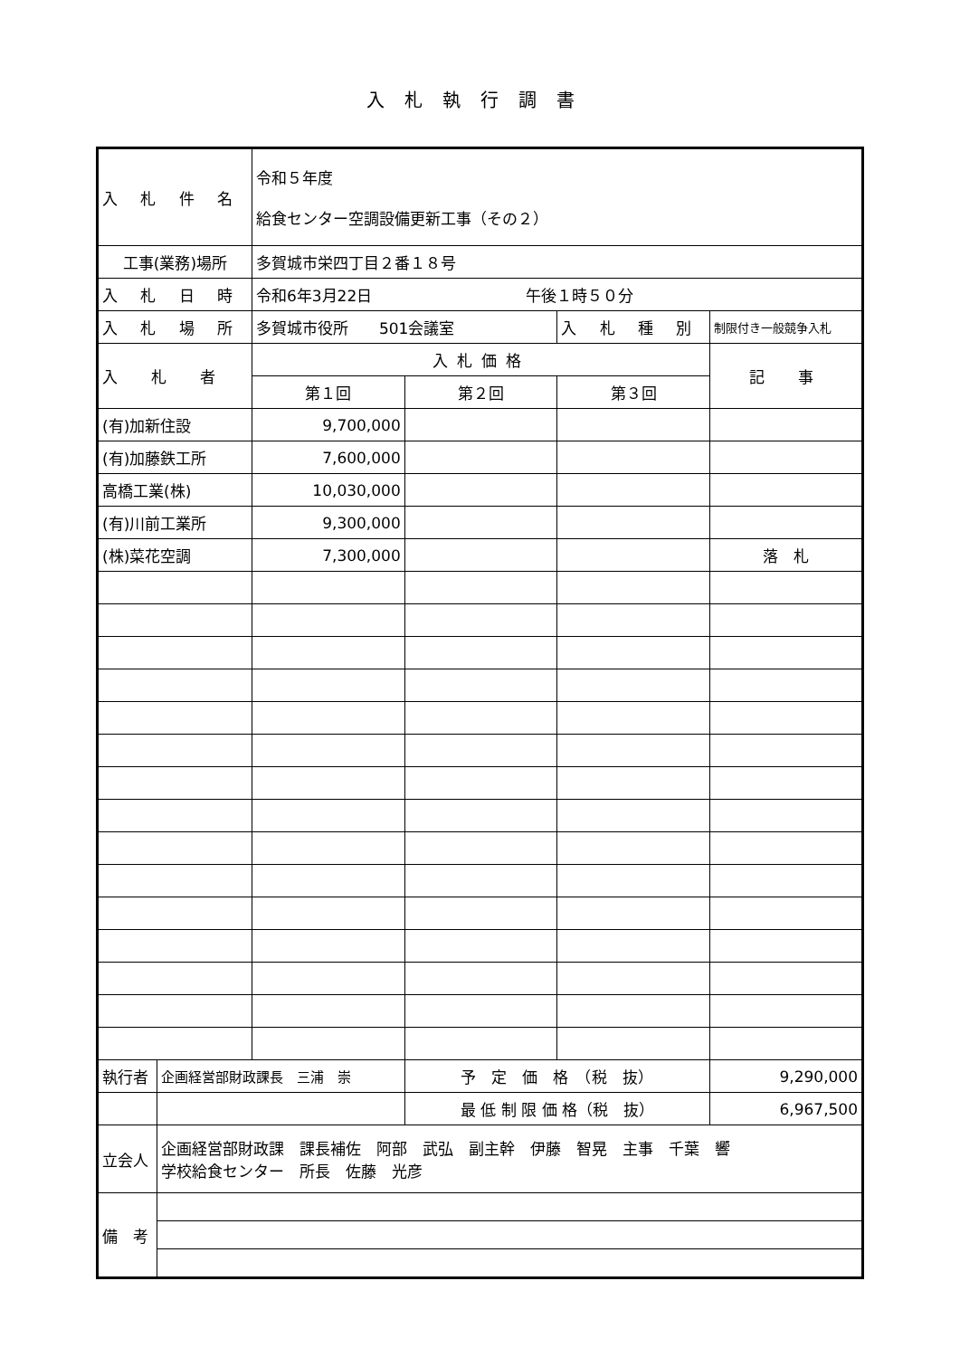入札執行調書
| 入 札 件 名 | | 令和５年度 給食センター空調設備更新工事（その２） | | | |
| 工事(業務)場所 | | 多賀城市栄四丁目２番１８号 | | | |
| 入 札 日 時 | | 令和6年3月22日 午後１時５０分 | | | |
| 入 札 場 所 | | 多賀城市役所 501会議室 | | 入 札 種 別 | 制限付き一般競争入札 |
| 入 札 者 | | 入札価格 | | | 記 事 |
| | | 第１回 | 第２回 | 第３回 | |
| (有)加新住設 | | 9,700,000 | | | |
| (有)加藤鉄工所 | | 7,600,000 | | | |
| 高橋工業(株) | | 10,030,000 | | | |
| (有)川前工業所 | | 9,300,000 | | | |
| (株)菜花空調 | | 7,300,000 | | | 落 札 |
| 執行者 | 企画経営部財政課長 三浦 崇 | | 予 定 価 格 （税 抜） | | 9,290,000 |
| | | | 最 低 制 限 価 格（税 抜） | | 6,967,500 |
| 立会人 | 企画経営部財政課 課長補佐 阿部 武弘 副主幹 伊藤 智晃 主事 千葉 響 学校給食センター 所長 佐藤 光彦 | | | | |
| 備 考 | | | | | |